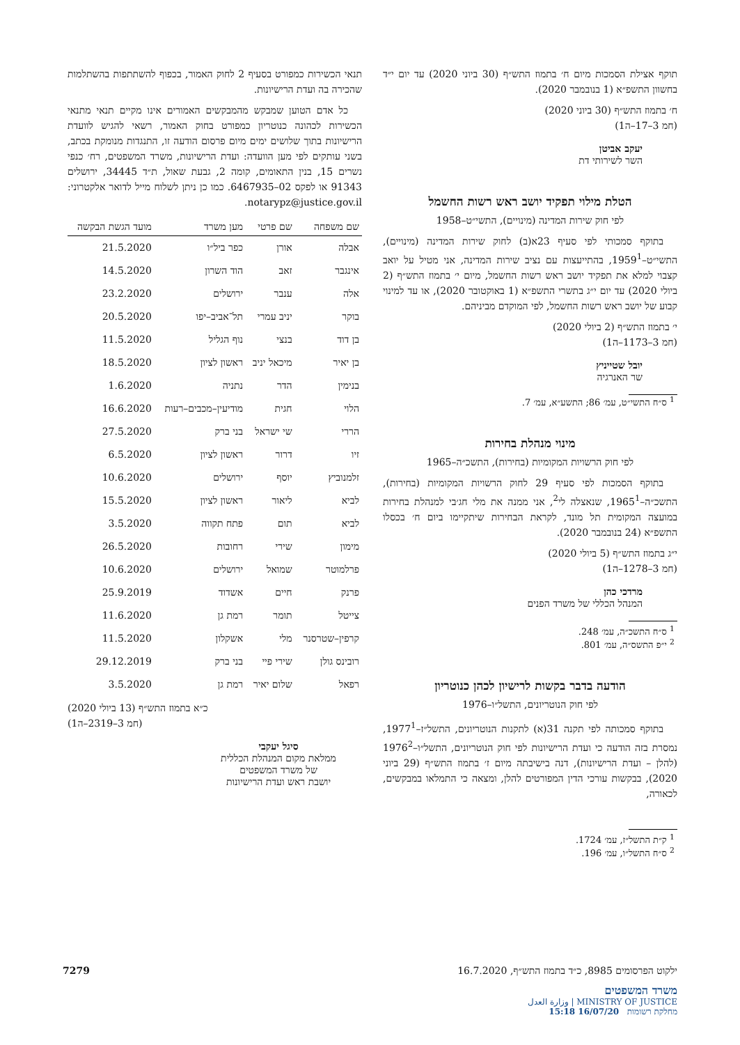תוקף אצילת הסמכות מיום ח׳ בתמוז התש״ף (30 ביוני 2020) עד יום י״ד בחשוון התשפ״א (1 בנובמבר 2020).
ח׳ בתמוז התש״ף (30 ביוני 2020)
(חמ 3–17–ה1)
יעקב אביטן
השר לשירותי דת
הטלת מילוי תפקיד יושב ראש רשות החשמל
לפי חוק שירות המדינה (מינויים), התשי״ט–1958
בתוקף סמכותי לפי סעיף 23א(ב) לחוק שירות המדינה (מינויים), התשי״ט–1959<sup>1</sup>, בהתייעצות עם נציב שירות המדינה, אני מטיל על יואב קצבוי למלא את תפקיד יושב ראש רשות החשמל, מיום י׳ בתמוז התש״ף (2 ביולי 2020) עד יום י״ג בתשרי התשפ״א (1 באוקטובר 2020), או עד למינוי קבוע של יושב ראש רשות החשמל, לפי המוקדם מביניהם.
י׳ בתמוז התש״ף (2 ביולי 2020)
(חמ 3–1173–ה1)
יובל שטייניץ
שר האנרגיה
<sup>1</sup> ס״ח התשי״ט, עמ׳ 86; התשע״א, עמ׳ 7.
מינוי מנהלת בחירות
לפי חוק הרשויות המקומיות (בחירות), התשכ״ה–1965
בתוקף הסמכות לפי סעיף 29 לחוק הרשויות המקומיות (בחירות), התשכ״ה–1965<sup>1</sup>, שנאצלה לי<sup>2</sup>, אני ממנה את מלי חג׳בי למנהלת בחירות במועצה המקומית תל מונד, לקראת הבחירות שיתקיימו ביום ח׳ בכסלו התשפ״א (24 בנובמבר 2020).
י״ג בתמוז התש״ף (5 ביולי 2020)
(חמ 3–1278–ה1)
מרדכי כהן
המנהל הכללי של משרד הפנים
<sup>1</sup> ס״ח התשכ״ה, עמ׳ 248.
<sup>2</sup> י״פ התשס״ה, עמ׳ 801.
הודעה בדבר בקשות לרישיון לכהן כנוטריון
לפי חוק הנוטריונים, התשל״ו–1976
בתוקף סמכותה לפי תקנה 31(א) לתקנות הנוטריונים, התשל״ז–1977<sup>1</sup>, נמסרת בזה הודעה כי ועדת הרישיונות לפי חוק הנוטריונים, התשל״ו–1976<sup>2</sup> (להלן – ועדת הרישיונות), דנה בישיבתה מיום ז׳ בתמוז התש״ף (29 ביוני 2020), בבקשות עורכי הדין המפורטים להלן, ומצאה כי התמלאו במבקשים, לכאורה,
<sup>1</sup> ק״ת התשל״ז, עמ׳ 1724.
<sup>2</sup> ס״ח התשל״ו, עמ׳ 196.
תנאי הכשירות כמפורט בסעיף 2 לחוק האמור, בכפוף להשתתפות בהשתלמות שהכירה בה ועדת הרישיונות.
כל אדם הטוען שמבקש מהמבקשים האמורים אינו מקיים תנאי מתנאי הכשירות לכהונה כנוטריון כמפורט בחוק האמור, רשאי להגיש לוועדת הרישיונות בתוך שלושים ימים מיום פרסום הודעה זו, התנגדות מנומקת בכתב, בשני עותקים לפי מען הוועדה: ועדת הרישיונות, משרד המשפטים, רח׳ כנפי נשרים 15, בנין התאומים, קומה 2, גבעת שאול, ת״ד 34445, ירושלים 91343 או לפקס 02–6467935. כמו כן ניתן לשלוח מייל לדואר אלקטרוני: notarypz@justice.gov.il.
| שם משפחה | שם פרטי | מען משרד | מועד הגשת הבקשה |
| --- | --- | --- | --- |
| אבלה | אורן | כפר ביל״ו | 21.5.2020 |
| אינגבר | זאב | הוד השרון | 14.5.2020 |
| אלה | ענבר | ירושלים | 23.2.2020 |
| בוקר | יניב עמרי | תל־אביב–יפו | 20.5.2020 |
| בן דוד | בנצי | נוף הגליל | 11.5.2020 |
| בן יאיר | מיכאל יניב | ראשון לציון | 18.5.2020 |
| בנימין | הדר | נתניה | 1.6.2020 |
| הלוי | חגית | מודיעין–מכבים–רעות | 16.6.2020 |
| הררי | שי ישראל | בני ברק | 27.5.2020 |
| זיו | דרור | ראשון לציון | 6.5.2020 |
| זלמנוביץ | יוסף | ירושלים | 10.6.2020 |
| לביא | ליאור | ראשון לציון | 15.5.2020 |
| לביא | תום | פתח תקווה | 3.5.2020 |
| מימון | שירי | רחובות | 26.5.2020 |
| פרלמוטר | שמואל | ירושלים | 10.6.2020 |
| פרנק | חיים | אשדוד | 25.9.2019 |
| צייטל | תומר | רמת גן | 11.6.2020 |
| קרפין–שטרסנר | מלי | אשקלון | 11.5.2020 |
| רובינס גולן | שירי פיי | בני ברק | 29.12.2019 |
| רפאל | שלום יאיר | רמת גן | 3.5.2020 |
כ״א בתמוז התש״ף (13 ביולי 2020)
(חמ 3–2319–ה1)
סיגל יעקבי
ממלאת מקום המנהלת הכללית
של משרד המשפטים
יושבת ראש ועדת הרישיונות
ילקוט הפרסומים 8985, כ״ד בתמוז התש״ף, 16.7.2020 7279
משרד המשפטים
MINISTRY OF JUSTICE | وزارة العدل
מחלקת רשומות 16/07/20 15:18